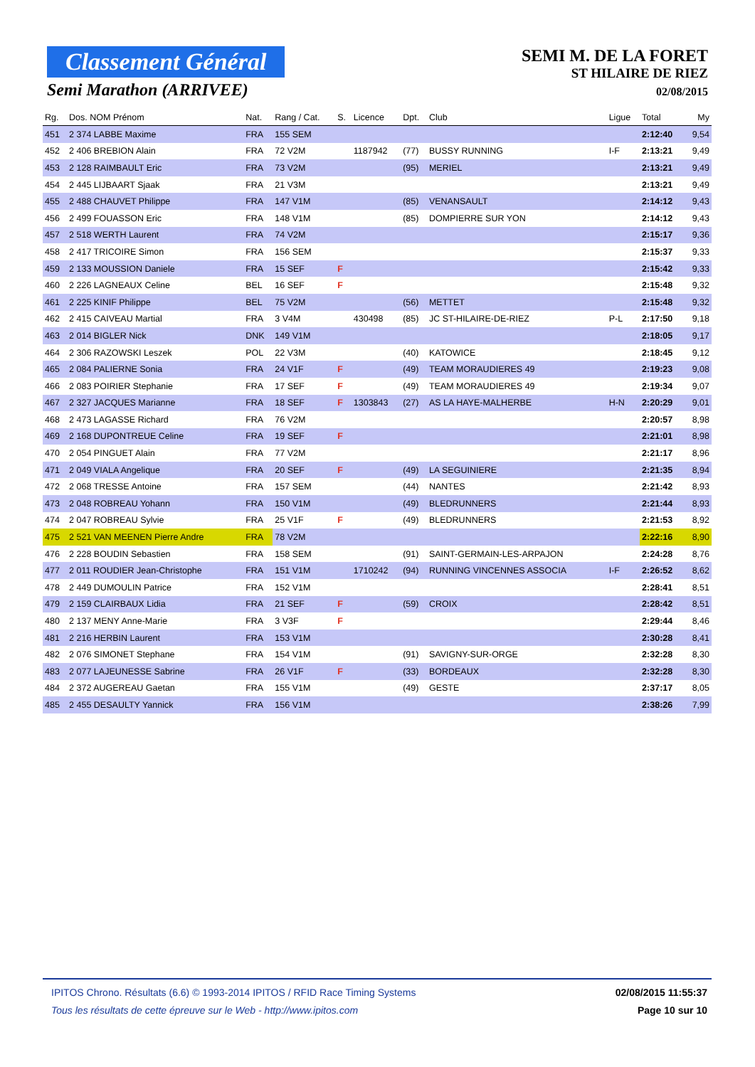Classement Général
Semi Marathon (ARRIVEE)
SEMI M. DE LA FORET
ST HILAIRE DE RIEZ
02/08/2015
| Rg. | Dos. NOM Prénom | Nat. | Rang / Cat. | S. | Licence | Dpt. | Club | Ligue | Total | My |
| --- | --- | --- | --- | --- | --- | --- | --- | --- | --- | --- |
| 451 | 2 374 LABBE Maxime | FRA | 155 SEM | | | | | | 2:12:40 | 9,54 |
| 452 | 2 406 BREBION Alain | FRA | 72 V2M | | 1187942 | (77) | BUSSY RUNNING | I-F | 2:13:21 | 9,49 |
| 453 | 2 128 RAIMBAULT Eric | FRA | 73 V2M | | | (95) | MERIEL | | 2:13:21 | 9,49 |
| 454 | 2 445 LIJBAART Sjaak | FRA | 21 V3M | | | | | | 2:13:21 | 9,49 |
| 455 | 2 488 CHAUVET Philippe | FRA | 147 V1M | | | (85) | VENANSAULT | | 2:14:12 | 9,43 |
| 456 | 2 499 FOUASSON Eric | FRA | 148 V1M | | | (85) | DOMPIERRE SUR YON | | 2:14:12 | 9,43 |
| 457 | 2 518 WERTH Laurent | FRA | 74 V2M | | | | | | 2:15:17 | 9,36 |
| 458 | 2 417 TRICOIRE Simon | FRA | 156 SEM | | | | | | 2:15:37 | 9,33 |
| 459 | 2 133 MOUSSION Daniele | FRA | 15 SEF | F | | | | | 2:15:42 | 9,33 |
| 460 | 2 226 LAGNEAUX Celine | BEL | 16 SEF | F | | | | | 2:15:48 | 9,32 |
| 461 | 2 225 KINIF Philippe | BEL | 75 V2M | | | (56) | METTET | | 2:15:48 | 9,32 |
| 462 | 2 415 CAIVEAU Martial | FRA | 3 V4M | | 430498 | (85) | JC ST-HILAIRE-DE-RIEZ | P-L | 2:17:50 | 9,18 |
| 463 | 2 014 BIGLER Nick | DNK | 149 V1M | | | | | | 2:18:05 | 9,17 |
| 464 | 2 306 RAZOWSKI Leszek | POL | 22 V3M | | | (40) | KATOWICE | | 2:18:45 | 9,12 |
| 465 | 2 084 PALIERNE Sonia | FRA | 24 V1F | F | | (49) | TEAM MORAUDIERES 49 | | 2:19:23 | 9,08 |
| 466 | 2 083 POIRIER Stephanie | FRA | 17 SEF | F | | (49) | TEAM MORAUDIERES 49 | | 2:19:34 | 9,07 |
| 467 | 2 327 JACQUES Marianne | FRA | 18 SEF | F | 1303843 | (27) | AS LA HAYE-MALHERBE | H-N | 2:20:29 | 9,01 |
| 468 | 2 473 LAGASSE Richard | FRA | 76 V2M | | | | | | 2:20:57 | 8,98 |
| 469 | 2 168 DUPONTREUE Celine | FRA | 19 SEF | F | | | | | 2:21:01 | 8,98 |
| 470 | 2 054 PINGUET Alain | FRA | 77 V2M | | | | | | 2:21:17 | 8,96 |
| 471 | 2 049 VIALA Angelique | FRA | 20 SEF | F | | (49) | LA SEGUINIERE | | 2:21:35 | 8,94 |
| 472 | 2 068 TRESSE Antoine | FRA | 157 SEM | | | (44) | NANTES | | 2:21:42 | 8,93 |
| 473 | 2 048 ROBREAU Yohann | FRA | 150 V1M | | | (49) | BLEDRUNNERS | | 2:21:44 | 8,93 |
| 474 | 2 047 ROBREAU Sylvie | FRA | 25 V1F | F | | (49) | BLEDRUNNERS | | 2:21:53 | 8,92 |
| 475 | 2 521 VAN MEENEN Pierre Andre | FRA | 78 V2M | | | | | | 2:22:16 | 8,90 |
| 476 | 2 228 BOUDIN Sebastien | FRA | 158 SEM | | | (91) | SAINT-GERMAIN-LES-ARPAJON | | 2:24:28 | 8,76 |
| 477 | 2 011 ROUDIER Jean-Christophe | FRA | 151 V1M | | 1710242 | (94) | RUNNING VINCENNES ASSOCIA | I-F | 2:26:52 | 8,62 |
| 478 | 2 449 DUMOULIN Patrice | FRA | 152 V1M | | | | | | 2:28:41 | 8,51 |
| 479 | 2 159 CLAIRBAUX Lidia | FRA | 21 SEF | F | | (59) | CROIX | | 2:28:42 | 8,51 |
| 480 | 2 137 MENY Anne-Marie | FRA | 3 V3F | F | | | | | 2:29:44 | 8,46 |
| 481 | 2 216 HERBIN Laurent | FRA | 153 V1M | | | | | | 2:30:28 | 8,41 |
| 482 | 2 076 SIMONET Stephane | FRA | 154 V1M | | | (91) | SAVIGNY-SUR-ORGE | | 2:32:28 | 8,30 |
| 483 | 2 077 LAJEUNESSE Sabrine | FRA | 26 V1F | F | | (33) | BORDEAUX | | 2:32:28 | 8,30 |
| 484 | 2 372 AUGEREAU Gaetan | FRA | 155 V1M | | | (49) | GESTE | | 2:37:17 | 8,05 |
| 485 | 2 455 DESAULTY Yannick | FRA | 156 V1M | | | | | | 2:38:26 | 7,99 |
IPITOS Chrono. Résultats (6.6) © 1993-2014 IPITOS / RFID Race Timing Systems
Tous les résultats de cette épreuve sur le Web - http://www.ipitos.com
02/08/2015 11:55:37
Page 10 sur 10